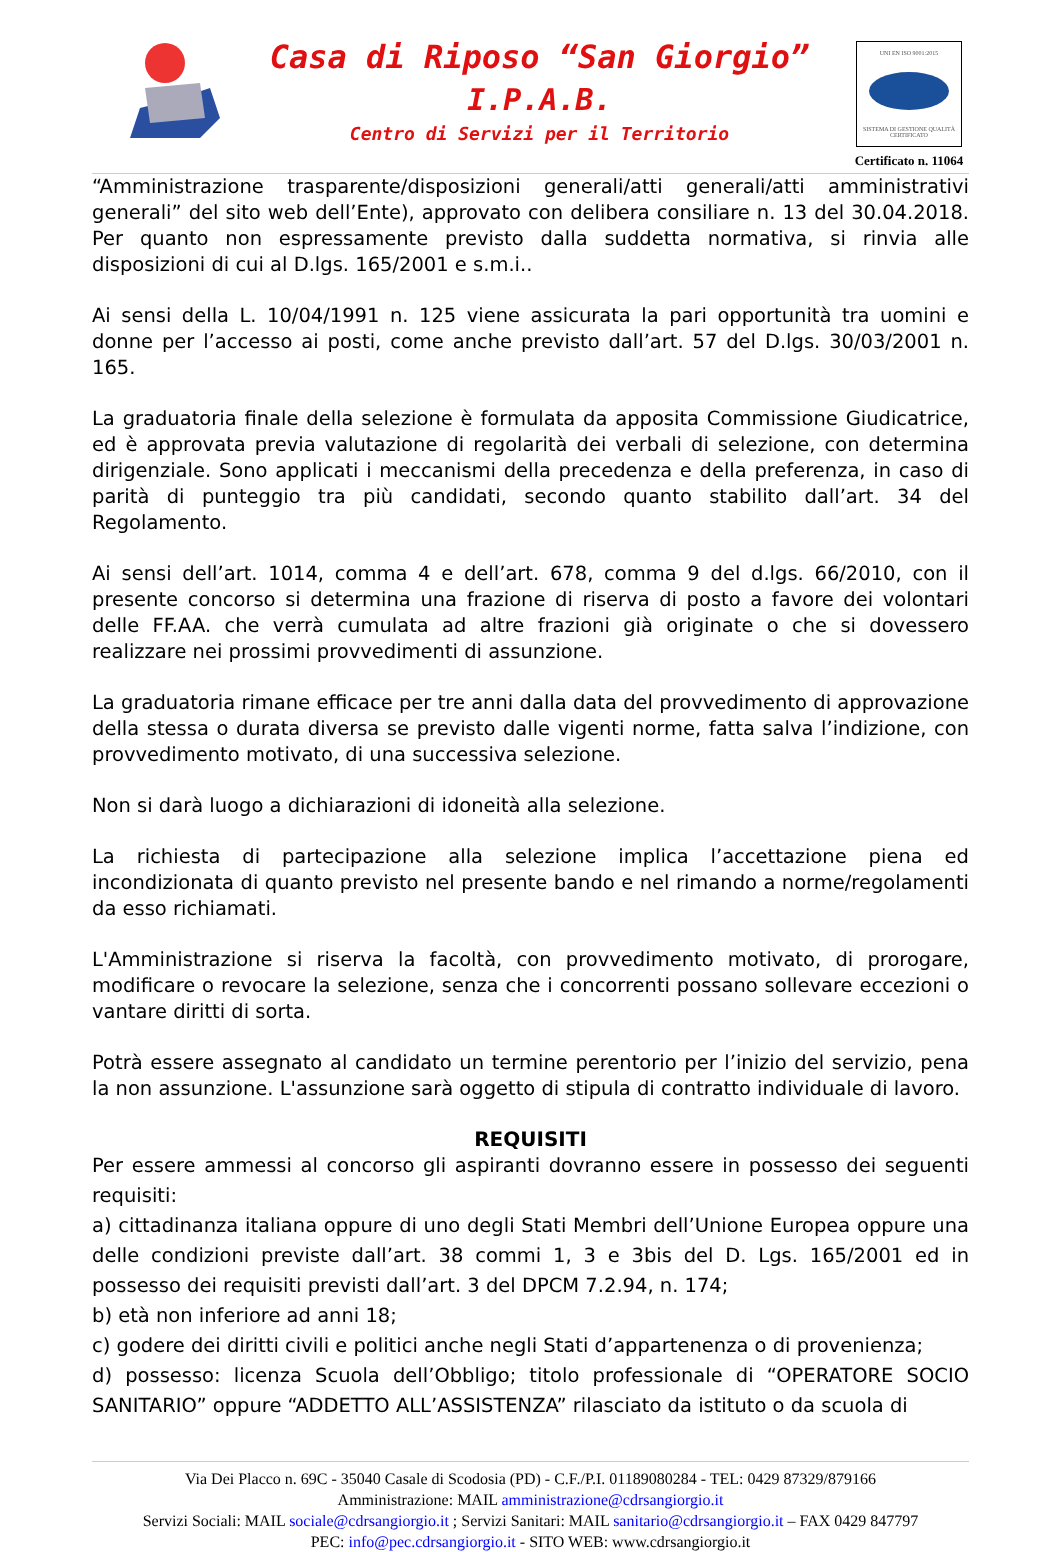Casa di Riposo “San Giorgio”
I.P.A.B.
Centro di Servizi per il Territorio
UNI EN ISO 9001:2015
SISTEMA DI GESTIONE QUALITÀ CERTIFICATO
Certificato n. 11064
“Amministrazione trasparente/disposizioni generali/atti generali/atti amministrativi generali” del sito web dell’Ente), approvato con delibera consiliare n. 13 del 30.04.2018. Per quanto non espressamente previsto dalla suddetta normativa, si rinvia alle disposizioni di cui al D.lgs. 165/2001 e s.m.i..
Ai sensi della L. 10/04/1991 n. 125 viene assicurata la pari opportunità tra uomini e donne per l’accesso ai posti, come anche previsto dall’art. 57 del D.lgs. 30/03/2001 n. 165.
La graduatoria finale della selezione è formulata da apposita Commissione Giudicatrice, ed è approvata previa valutazione di regolarità dei verbali di selezione, con determina dirigenziale. Sono applicati i meccanismi della precedenza e della preferenza, in caso di parità di punteggio tra più candidati, secondo quanto stabilito dall’art. 34 del Regolamento.
Ai sensi dell’art. 1014, comma 4 e dell’art. 678, comma 9 del d.lgs. 66/2010, con il presente concorso si determina una frazione di riserva di posto a favore dei volontari delle FF.AA. che verrà cumulata ad altre frazioni già originate o che si dovessero realizzare nei prossimi provvedimenti di assunzione.
La graduatoria rimane efficace per tre anni dalla data del provvedimento di approvazione della stessa o durata diversa se previsto dalle vigenti norme, fatta salva l’indizione, con provvedimento motivato, di una successiva selezione.
Non si darà luogo a dichiarazioni di idoneità alla selezione.
La richiesta di partecipazione alla selezione implica l’accettazione piena ed incondizionata di quanto previsto nel presente bando e nel rimando a norme/regolamenti da esso richiamati.
L'Amministrazione si riserva la facoltà, con provvedimento motivato, di prorogare, modificare o revocare la selezione, senza che i concorrenti possano sollevare eccezioni o vantare diritti di sorta.
Potrà essere assegnato al candidato un termine perentorio per l’inizio del servizio, pena la non assunzione. L'assunzione sarà oggetto di stipula di contratto individuale di lavoro.
REQUISITI
Per essere ammessi al concorso gli aspiranti dovranno essere in possesso dei seguenti requisiti:
a) cittadinanza italiana oppure di uno degli Stati Membri dell’Unione Europea oppure una delle condizioni previste dall’art. 38 commi 1, 3 e 3bis del D. Lgs. 165/2001 ed in possesso dei requisiti previsti dall’art. 3 del DPCM 7.2.94, n. 174;
b) età non inferiore ad anni 18;
c) godere dei diritti civili e politici anche negli Stati d’appartenenza o di provenienza;
d) possesso: licenza Scuola dell’Obbligo; titolo professionale di “OPERATORE SOCIO SANITARIO” oppure “ADDETTO ALL’ASSISTENZA” rilasciato da istituto o da scuola di
Via Dei Placco n. 69C - 35040 Casale di Scodosia (PD) - C.F./P.I. 01189080284 - TEL: 0429 87329/879166
Amministrazione: MAIL amministrazione@cdrsangiorgio.it
Servizi Sociali: MAIL sociale@cdrsangiorgio.it ; Servizi Sanitari: MAIL sanitario@cdrsangiorgio.it – FAX 0429 847797
PEC: info@pec.cdrsangiorgio.it - SITO WEB: www.cdrsangiorgio.it